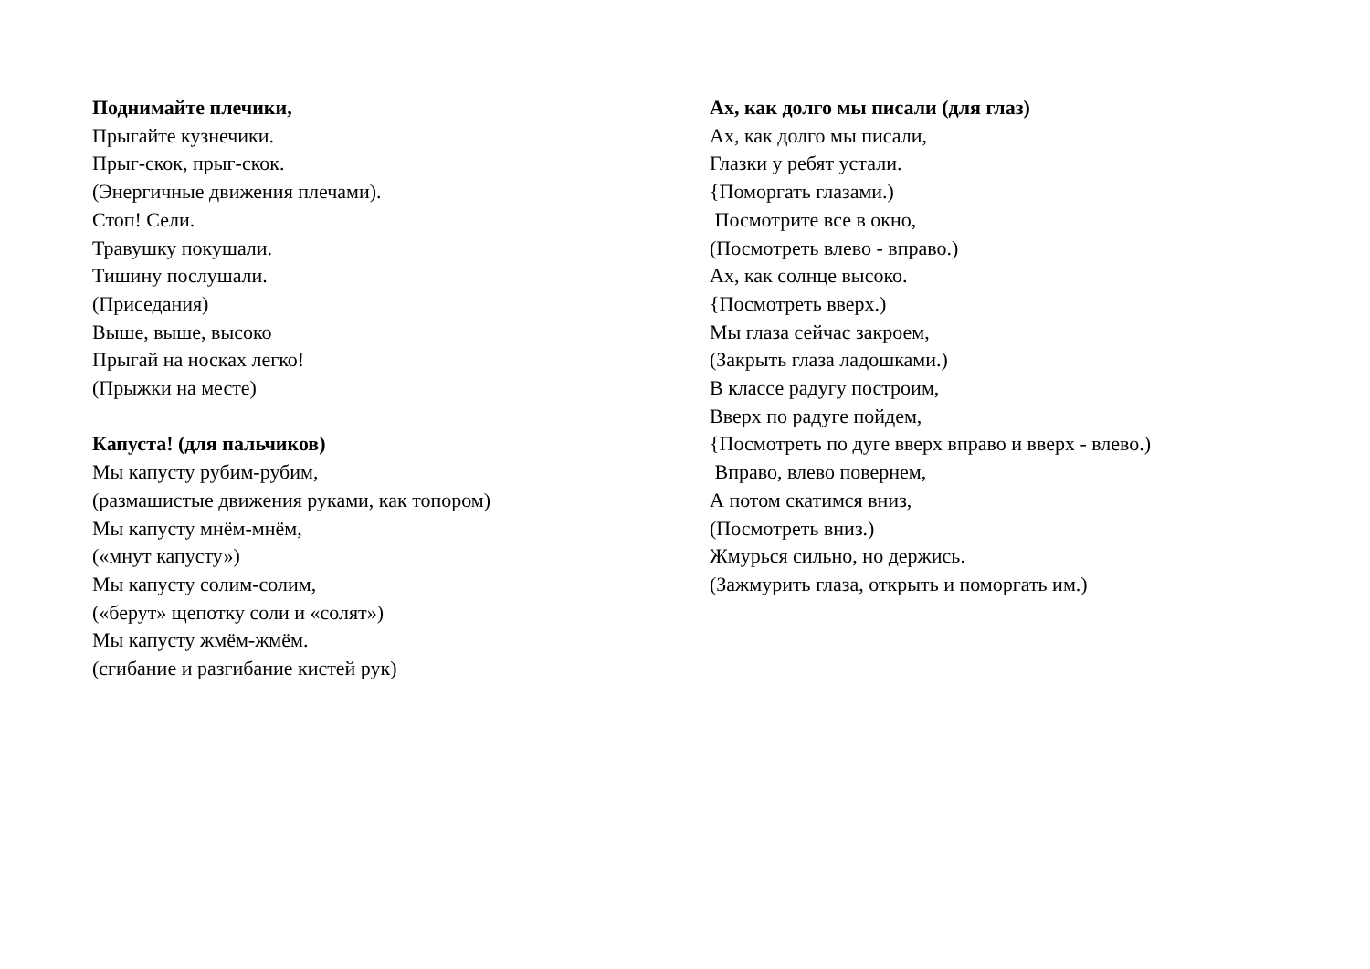Поднимайте плечики,
Прыгайте кузнечики.
Прыг-скок, прыг-скок.
(Энергичные движения плечами).
Стоп! Сели.
Травушку покушали.
Тишину послушали.
(Приседания)
Выше, выше, высоко
Прыгай на носках легко!
(Прыжки на месте)
Капуста! (для пальчиков)
Мы капусту рубим-рубим,
(размашистые движения руками, как топором)
Мы капусту мнём-мнём,
(«мнут капусту»)
Мы капусту солим-солим,
(«берут» щепотку соли и «солят»)
Мы капусту жмём-жмём.
(сгибание и разгибание кистей рук)
Ах, как долго мы писали (для глаз)
Ах, как долго мы писали,
Глазки у ребят устали.
{Поморгать глазами.)
Посмотрите все в окно,
(Посмотреть влево - вправо.)
Ах, как солнце высоко.
{Посмотреть вверх.)
Мы глаза сейчас закроем,
(Закрыть глаза ладошками.)
В классе радугу построим,
Вверх по радуге пойдем,
{Посмотреть по дуге вверх вправо и вверх - влево.)
Вправо, влево повернем,
А потом скатимся вниз,
(Посмотреть вниз.)
Жмурься сильно, но держись.
(Зажмурить глаза, открыть и поморгать им.)